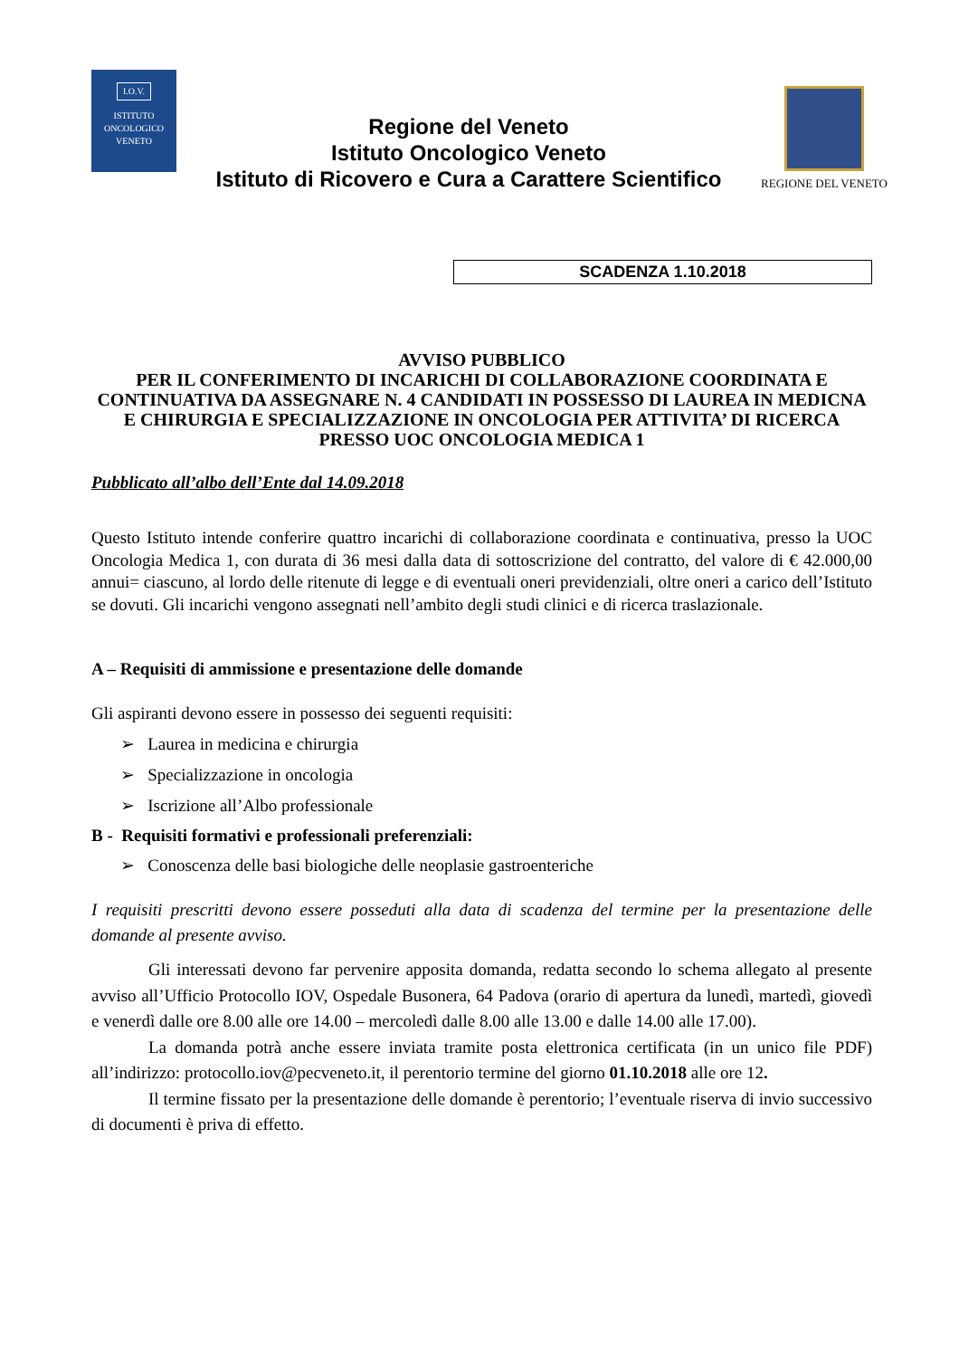I.O.V.
ISTITUTO
ONCOLOGICO
VENETO
Regione del Veneto
Istituto Oncologico Veneto
Istituto di Ricovero e Cura a Carattere Scientifico
REGIONE DEL VENETO
SCADENZA 1.10.2018
AVVISO PUBBLICO
PER IL CONFERIMENTO DI INCARICHI DI COLLABORAZIONE COORDINATA E CONTINUATIVA DA ASSEGNARE N. 4 CANDIDATI IN POSSESSO DI LAUREA IN MEDICNA E CHIRURGIA E SPECIALIZZAZIONE IN ONCOLOGIA PER ATTIVITA’ DI RICERCA PRESSO UOC ONCOLOGIA MEDICA 1
Pubblicato all’albo dell’Ente dal 14.09.2018
Questo Istituto intende conferire quattro incarichi di collaborazione coordinata e continuativa, presso la UOC Oncologia Medica 1, con durata di 36 mesi dalla data di sottoscrizione del contratto, del valore di € 42.000,00 annui= ciascuno, al lordo delle ritenute di legge e di eventuali oneri previdenziali, oltre oneri a carico dell’Istituto se dovuti. Gli incarichi vengono assegnati nell’ambito degli studi clinici e di ricerca traslazionale.
A – Requisiti di ammissione e presentazione delle domande
Gli aspiranti devono essere in possesso dei seguenti requisiti:
➢ Laurea in medicina e chirurgia
➢ Specializzazione in oncologia
➢ Iscrizione all’Albo professionale
B - Requisiti formativi e professionali preferenziali:
➢ Conoscenza delle basi biologiche delle neoplasie gastroenteriche
I requisiti prescritti devono essere posseduti alla data di scadenza del termine per la presentazione delle domande al presente avviso.
Gli interessati devono far pervenire apposita domanda, redatta secondo lo schema allegato al presente avviso all’Ufficio Protocollo IOV, Ospedale Busonera, 64 Padova (orario di apertura da lunedì, martedì, giovedì e venerdì dalle ore 8.00 alle ore 14.00 – mercoledì dalle 8.00 alle 13.00 e dalle 14.00 alle 17.00).
La domanda potrà anche essere inviata tramite posta elettronica certificata (in un unico file PDF) all’indirizzo: protocollo.iov@pecveneto.it, il perentorio termine del giorno 01.10.2018 alle ore 12.
Il termine fissato per la presentazione delle domande è perentorio; l’eventuale riserva di invio successivo di documenti è priva di effetto.